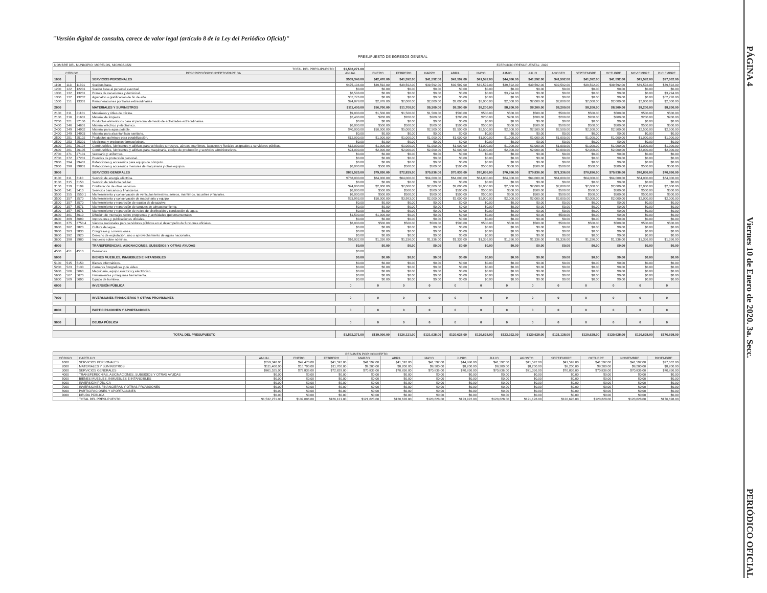"Versión digital de consulta, carece de valor legal (artículo 8 de la Ley del Periódico Oficial)"
PRESUPUESTO DE EGRESOS GENERAL
| NOMBRE DEL MUNICIPIO: MORELOS, MICHOACÁN | | | | | EJERCICIO PRESUPUESTAL: 2020 | | | | | | | | | | | |
| TOTAL DEL PRESUPUESTO: | | | | $1,532,271.00 | | | | | | | | | | | | |
| CÓDIGO | | | DESCRIPCIÓN/CONCEPTO/PARTIDA | ANUAL | ENERO | FEBRERO | MARZO | ABRIL | MAYO | JUNIO | JULIO | AGOSTO | SEPTIEMBRE | OCTUBRE | NOVIEMBRE | DICIEMBRE |
| 1000 | | | SERVICIOS PERSONALES | $559,346.00 | $42,470.00 | $41,592.00 | $41,592.00 | $41,592.00 | $41,592.00 | $44,886.00 | $41,592.00 | $41,592.00 | $41,592.00 | $41,592.00 | $41,592.00 | $97,662.00 |
| 1100 | 113 | 11301 | Sueldos base. | $475,104.00 | $39,592.00 | $39,592.00 | $39,592.00 | $39,592.00 | $39,592.00 | $39,592.00 | $39,592.00 | $39,592.00 | $39,592.00 | $39,592.00 | $39,592.00 | $39,592.00 |
| 1200 | 122 | 12201 | Sueldo base al personal eventual | $0.00 | $0.00 | $0.00 | $0.00 | $0.00 | $0.00 | $0.00 | $0.00 | $0.00 | $0.00 | $0.00 | $0.00 | $0.00 |
| 1300 | 132 | 13201 | Primas de vacaciones y dominical. | $6,588.00 | $0.00 | $0.00 | $0.00 | $0.00 | $0.00 | $3,294.00 | $0.00 | $0.00 | $0.00 | $0.00 | $0.00 | $3,294.00 |
| 1300 | 132 | 13202 | Aguinaldo o gratificación de fin de año. | $52,776.00 | $0.00 | $0.00 | $0.00 | $0.00 | $0.00 | $0.00 | $0.00 | $0.00 | $0.00 | $0.00 | $0.00 | $52,776.00 |
| 1500 | 151 | 13301 | Remuneraciones por horas extraordinarias | $24,878.00 | $2,878.00 | $2,000.00 | $2,000.00 | $2,000.00 | $2,000.00 | $2,000.00 | $2,000.00 | $2,000.00 | $2,000.00 | $2,000.00 | $2,000.00 | $2,000.00 |
| 2000 | | | MATERIALES Y SUMINISTROS | $111,400.00 | $16,700.00 | $11,700.00 | $9,200.00 | $8,200.00 | $8,200.00 | $8,200.00 | $8,200.00 | $8,200.00 | $8,200.00 | $8,200.00 | $8,200.00 | $8,200.00 |
| 2100 | 211 | 21101 | Materiales y útiles de oficina. | $9,000.00 | $1,500.00 | $1,500.00 | $1,500.00 | $500.00 | $500.00 | $500.00 | $500.00 | $500.00 | $500.00 | $500.00 | $500.00 | $500.00 |
| 2100 | 216 | 21601 | Material de limpieza. | $2,400.00 | $200.00 | $200.00 | $200.00 | $200.00 | $200.00 | $200.00 | $200.00 | $200.00 | $200.00 | $200.00 | $200.00 | $200.00 |
| 2200 | 221 | 22106 | Productos alimenticios para el personal derivado de actividades extraordinarias. | $0.00 | $0.00 | $0.00 | $0.00 | $0.00 | $0.00 | $0.00 | $0.00 | $0.00 | $0.00 | $0.00 | $0.00 | $0.00 |
| 2400 | 246 | 24601 | Material eléctrico y electrónico. | $6,000.00 | $500.00 | $500.00 | $500.00 | $500.00 | $500.00 | $500.00 | $500.00 | $500.00 | $500.00 | $500.00 | $500.00 | $500.00 |
| 2400 | 249 | 24902 | Material para agua potable. | $40,000.00 | $10,000.00 | $5,000.00 | $2,500.00 | $2,500.00 | $2,500.00 | $2,500.00 | $2,500.00 | $2,500.00 | $2,500.00 | $2,500.00 | $2,500.00 | $2,500.00 |
| 2400 | 249 | 24903 | Material para alcantarillado sanitario. | $0.00 | $0.00 | $0.00 | $0.00 | $0.00 | $0.00 | $0.00 | $0.00 | $0.00 | $0.00 | $0.00 | $0.00 | $0.00 |
| 2500 | 251 | 25102 | Productos químicos para potabilización. | $12,000.00 | $1,000.00 | $1,000.00 | $1,000.00 | $1,000.00 | $1,000.00 | $1,000.00 | $1,000.00 | $1,000.00 | $1,000.00 | $1,000.00 | $1,000.00 | $1,000.00 |
| 2500 | 253 | 25301 | Medicinas y productos farmacéuticos. | $0.00 | $0.00 | $0.00 | $0.00 | $0.00 | $0.00 | $0.00 | $0.00 | $0.00 | $0.00 | $0.00 | $0.00 | $0.00 |
| 2600 | 261 | 26104 | Combustibles, lubricantes y aditivos para vehículos terrestres, aéreos, marítimos, lacustres y fluviales asignados a servidores públicos. | $12,000.00 | $1,000.00 | $1,000.00 | $1,000.00 | $1,000.00 | $1,000.00 | $1,000.00 | $1,000.00 | $1,000.00 | $1,000.00 | $1,000.00 | $1,000.00 | $1,000.00 |
| 2600 | 261 | 26105 | Combustibles, lubricantes y aditivos para maquinaria, equipo de producción y servicios administrativos. | $24,000.00 | $2,000.00 | $2,000.00 | $2,000.00 | $2,000.00 | $2,000.00 | $2,000.00 | $2,000.00 | $2,000.00 | $2,000.00 | $2,000.00 | $2,000.00 | $2,000.00 |
| 2700 | 271 | 27101 | Vestuario y uniformes. | $0.00 | $0.00 | $0.00 | $0.00 | $0.00 | $0.00 | $0.00 | $0.00 | $0.00 | $0.00 | $0.00 | $0.00 | $0.00 |
| 2700 | 272 | 27201 | Prendas de protección personal. | $0.00 | $0.00 | $0.00 | $0.00 | $0.00 | $0.00 | $0.00 | $0.00 | $0.00 | $0.00 | $0.00 | $0.00 | $0.00 |
| 2900 | 294 | 29401 | Refacciones y accesorios para equipo de cómputo. | $0.00 | $0.00 | $0.00 | $0.00 | $0.00 | $0.00 | $0.00 | $0.00 | $0.00 | $0.00 | $0.00 | $0.00 | $0.00 |
| 2900 | 298 | 29801 | Refacciones y accesorios menores de maquinaria y otros equipos. | $6,000.00 | $500.00 | $500.00 | $500.00 | $500.00 | $500.00 | $500.00 | $500.00 | $500.00 | $500.00 | $500.00 | $500.00 | $500.00 |
| 3000 | | | SERVICIOS GENERALES | $861,525.00 | $79,836.00 | $72,829.00 | $70,836.00 | $70,836.00 | $70,836.00 | $70,836.00 | $70,836.00 | $71,336.00 | $70,836.00 | $70,836.00 | $70,836.00 | $70,836.00 |
| 3100 | 311 | 3110 | Servicio de energía eléctrica. | $768,000.00 | $64,000.00 | $64,000.00 | $64,000.00 | $64,000.00 | $64,000.00 | $64,000.00 | $64,000.00 | $64,000.00 | $64,000.00 | $64,000.00 | $64,000.00 | $64,000.00 |
| 3100 | 315 | 3150 | Servicio de telefonía celular. | $0.00 | $0.00 | $0.00 | $0.00 | $0.00 | $0.00 | $0.00 | $0.00 | $0.00 | $0.00 | $0.00 | $0.00 | $0.00 |
| 3100 | 319 | 3109 | Contratación de otros servicios | $24,000.00 | $2,000.00 | $2,000.00 | $2,000.00 | $2,000.00 | $2,000.00 | $2,000.00 | $2,000.00 | $2,000.00 | $2,000.00 | $2,000.00 | $2,000.00 | $2,000.00 |
| 3400 | 341 | 3410 | Servicios bancarios y financieros. | $6,000.00 | $500.00 | $500.00 | $500.00 | $500.00 | $500.00 | $500.00 | $500.00 | $500.00 | $500.00 | $500.00 | $500.00 | $500.00 |
| 3500 | 355 | 3550 1 | Mantenimiento y conservación de vehículos terrestres, aéreos, marítimos, lacustres y fluviales. | $6,000.00 | $500.00 | $500.00 | $500.00 | $500.00 | $500.00 | $500.00 | $500.00 | $500.00 | $500.00 | $500.00 | $500.00 | $500.00 |
| 3500 | 357 | 3570 | Mantenimiento y conservación de maquinaria y equipo. | $33,993.00 | $10,000.00 | $3,993.00 | $2,000.00 | $2,000.00 | $2,000.00 | $2,000.00 | $2,000.00 | $2,000.00 | $2,000.00 | $2,000.00 | $2,000.00 | $2,000.00 |
| 3500 | 357 | 3570 | Mantenimiento y reparación de equipo de desazolve. | $0.00 | $0.00 | $0.00 | $0.00 | $0.00 | $0.00 | $0.00 | $0.00 | $0.00 | $0.00 | $0.00 | $0.00 | $0.00 |
| 3500 | 357 | 3571 | Mantenimiento y reparación de tanques de almacenamiento. | $0.00 | $0.00 | $0.00 | $0.00 | $0.00 | $0.00 | $0.00 | $0.00 | $0.00 | $0.00 | $0.00 | $0.00 | $0.00 |
| 3500 | 357 | 3571 | Mantenimiento y reparación de redes de distribución y conducción de agua. | $0.00 | $0.00 | $0.00 | $0.00 | $0.00 | $0.00 | $0.00 | $0.00 | $0.00 | $0.00 | $0.00 | $0.00 | $0.00 |
| 3600 | 361 | 3610 | Difusión de mensajes sobre programas y actividades gubernamentales. | $1,500.00 | $1,000.00 | $0.00 | $0.00 | $0.00 | $0.00 | $0.00 | $0.00 | $500.00 | $0.00 | $0.00 | $0.00 | $0.00 |
| 3600 | 369 | 3690 | Impresiones y publicaciones oficiales. | $0.00 | $0.00 | $0.00 | $0.00 | $0.00 | $0.00 | $0.00 | $0.00 | $0.00 | $0.00 | $0.00 | $0.00 | $0.00 |
| 3600 | 375 | 3750 4 | Viáticos nacionales para servidores públicos en el desempeño de funciones oficiales. | $6,000.00 | $500.00 | $500.00 | $500.00 | $500.00 | $500.00 | $500.00 | $500.00 | $500.00 | $500.00 | $500.00 | $500.00 | $500.00 |
| 3600 | 382 | 3820 | Cultura del agua. | $0.00 | $0.00 | $0.00 | $0.00 | $0.00 | $0.00 | $0.00 | $0.00 | $0.00 | $0.00 | $0.00 | $0.00 | $0.00 |
| 3600 | 383 | 3830 | Congresos y convenciones. | $0.00 | $0.00 | $0.00 | $0.00 | $0.00 | $0.00 | $0.00 | $0.00 | $0.00 | $0.00 | $0.00 | $0.00 | $0.00 |
| 3600 | 392 | 3920 | Derecho de explotación, uso o aprovechamiento de aguas nacionales. | $0.00 | $0.00 | $0.00 | $0.00 | $0.00 | $0.00 | $0.00 | $0.00 | $0.00 | $0.00 | $0.00 | $0.00 | $0.00 |
| 3600 | 398 | 3980 | Impuesto sobre nóminas. | $16,032.00 | $1,336.00 | $1,336.00 | $1,336.00 | $1,336.00 | $1,336.00 | $1,336.00 | $1,336.00 | $1,336.00 | $1,336.00 | $1,336.00 | $1,336.00 | $1,336.00 |
| 4000 | | | TRANSFERENCIAS, ASIGNACIONES, SUBSIDIOS Y OTRAS AYUDAS | $0.00 | $0.00 | $0.00 | $0.00 | $0.00 | $0.00 | $0.00 | $0.00 | $0.00 | $0.00 | $0.00 | $0.00 | $0.00 |
| 4500 | 451 | 4510 | Pensiones. | $0.00 | | | | | | | | | | | | |
| 5000 | | | BIENES MUEBLES, INMUEBLES E INTANGIBLES | $0.00 | $0.00 | $0.00 | $0.00 | $0.00 | $0.00 | $0.00 | $0.00 | $0.00 | $0.00 | $0.00 | $0.00 | $0.00 |
| 5100 | 515 | 5150 | Bienes informáticos. | $0.00 | $0.00 | $0.00 | $0.00 | $0.00 | $0.00 | $0.00 | $0.00 | $0.00 | $0.00 | $0.00 | $0.00 | $0.00 |
| 5200 | 523 | 5130 | Camaras fotograficas y de video | $0.00 | $0.00 | $0.00 | $0.00 | $0.00 | $0.00 | $0.00 | $0.00 | $0.00 | $0.00 | $0.00 | $0.00 | $0.00 |
| 5600 | 566 | 5660 | Maquinaria, equipo eléctrico y electrónico. | $0.00 | $0.00 | $0.00 | $0.00 | $0.00 | $0.00 | $0.00 | $0.00 | $0.00 | $0.00 | $0.00 | $0.00 | $0.00 |
| 5600 | 567 | 5670 | Herramientas y máquinas herramienta. | $0.00 | $0.00 | $0.00 | $0.00 | $0.00 | $0.00 | $0.00 | $0.00 | $0.00 | $0.00 | $0.00 | $0.00 | $0.00 |
| 5600 | 569 | 5690 | Equipo de bombeo. | $0.00 | $0.00 | $0.00 | $0.00 | $0.00 | $0.00 | $0.00 | $0.00 | $0.00 | $0.00 | $0.00 | $0.00 | $0.00 |
| 6000 | | | INVERSIÓN PÚBLICA | 0 | 0 | 0 | 0 | 0 | 0 | 0 | 0 | 0 | 0 | 0 | 0 | 0 |
| 7000 | | | INVERSIONES FINANCIERAS Y OTRAS PROVISIONES | 0 | 0 | 0 | 0 | 0 | 0 | 0 | 0 | 0 | 0 | 0 | 0 | 0 |
| 8000 | | | PARTICIPACIONES Y APORTACIONES | 0 | 0 | 0 | 0 | 0 | 0 | 0 | 0 | 0 | 0 | 0 | 0 | 0 |
| 9000 | | | DEUDA PÚBLICA | 0 | 0 | 0 | 0 | 0 | 0 | 0 | 0 | 0 | 0 | 0 | 0 | 0 |
| TOTAL DEL PRESUPUESTO | | | | $1,532,271.00 | $139,006.00 | $126,121.00 | $121,628.00 | $120,628.00 | $120,628.00 | $123,922.00 | $120,628.00 | $121,128.00 | $120,628.00 | $120,628.00 | $120,628.00 | $176,698.00 |
| RESUMEN POR CONCEPTO | | | | | | | | | | | | | | |
| --- | --- | --- | --- | --- | --- | --- | --- | --- | --- | --- | --- | --- | --- | --- |
| CÓDIGO | CAPÍTULO | ANUAL | ENERO | FEBRERO | MARZO | ABRIL | MAYO | JUNIO | JULIO | AGOSTO | SEPTIEMBRE | OCTUBRE | NOVIEMBRE | DICIEMBRE |
| 1000 | SERVICIOS PERSONALES | $559,346.00 | $42,470.00 | $41,592.00 | $41,592.00 | $41,592.00 | $41,592.00 | $44,886.00 | $41,592.00 | $41,592.00 | $41,592.00 | $41,592.00 | $41,592.00 | $97,662.00 |
| 2000 | MATERIALES Y SUMINISTROS | $111,400.00 | $16,700.00 | $11,700.00 | $9,200.00 | $8,200.00 | $8,200.00 | $8,200.00 | $8,200.00 | $8,200.00 | $8,200.00 | $8,200.00 | $8,200.00 | $8,200.00 |
| 3000 | SERVICIOS GENERALES | $861,525.00 | $79,836.00 | $72,829.00 | $70,836.00 | $70,836.00 | $70,836.00 | $70,836.00 | $70,836.00 | $71,336.00 | $70,836.00 | $70,836.00 | $70,836.00 | $70,836.00 |
| 4000 | TRANSFERECNIAS, ASIGNACIONES, SUBSIDIOS Y OTRAS AYUDAS | $0.00 | $0.00 | $0.00 | $0.00 | $0.00 | $0.00 | $0.00 | $0.00 | $0.00 | $0.00 | $0.00 | $0.00 | $0.00 |
| 5000 | BIENES MUEBLES, INMUEBLES E INTANGIBLES | $0.00 | $0.00 | $0.00 | $0.00 | $0.00 | $0.00 | $0.00 | $0.00 | $0.00 | $0.00 | $0.00 | $0.00 | $0.00 |
| 6000 | INVERSIÓN PÚBLICA | $0.00 | $0.00 | $0.00 | $0.00 | $0.00 | $0.00 | $0.00 | $0.00 | $0.00 | $0.00 | $0.00 | $0.00 | $0.00 |
| 7000 | INVERSIONES FINANCIERAS Y OTRAS PROVISIONES | $0.00 | $0.00 | $0.00 | $0.00 | $0.00 | $0.00 | $0.00 | $0.00 | $0.00 | $0.00 | $0.00 | $0.00 | $0.00 |
| 8000 | PARTICIPACIONES Y APORTACIONES | $0.00 | $0.00 | $0.00 | $0.00 | $0.00 | $0.00 | $0.00 | $0.00 | $0.00 | $0.00 | $0.00 | $0.00 | $0.00 |
| 9000 | DEUDA PÚBLICA | $0.00 | $0.00 | $0.00 | $0.00 | $0.00 | $0.00 | $0.00 | $0.00 | $0.00 | $0.00 | $0.00 | $0.00 | $0.00 |
| | TOTAL DEL PRESUPUESTO | $1,532,271.00 | $139,006.00 | $126,121.00 | $121,628.00 | $120,628.00 | $120,628.00 | $123,922.00 | $120,628.00 | $121,128.00 | $120,628.00 | $120,628.00 | $120,628.00 | $176,698.00 |
PÁGINA 4 Viernes 10 de Enero de 2020. 3a. Secc. PERIÓDICO OFICIAL